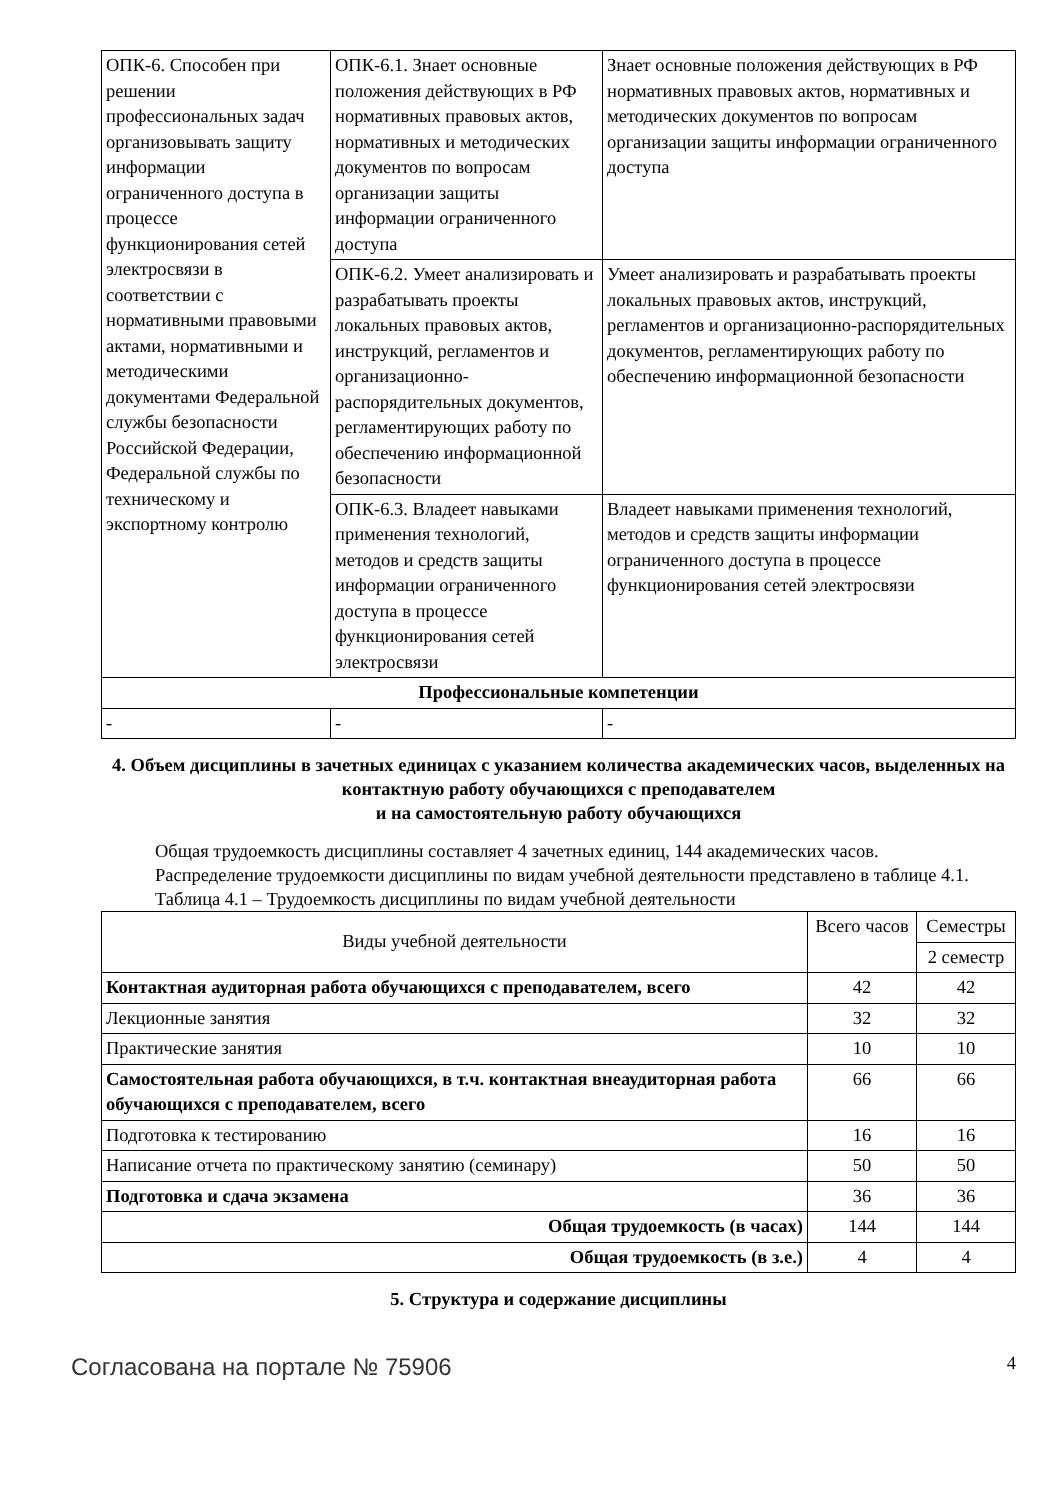| ОПК-6. Способен при решении профессиональных задач организовывать защиту информации ограниченного доступа в процессе функционирования сетей электросвязи в соответствии с нормативными правовыми актами, нормативными и методическими документами Федеральной службы безопасности Российской Федерации, Федеральной службы по техническому и экспортному контролю | ОПК-6.1. Знает основные положения действующих в РФ нормативных правовых актов, нормативных и методических документов по вопросам организации защиты информации ограниченного доступа | Знает основные положения действующих в РФ нормативных правовых актов, нормативных и методических документов по вопросам организации защиты информации ограниченного доступа |
| | ОПК-6.2. Умеет анализировать и разрабатывать проекты локальных правовых актов, инструкций, регламентов и организационно-распорядительных документов, регламентирующих работу по обеспечению информационной безопасности | Умеет анализировать и разрабатывать проекты локальных правовых актов, инструкций, регламентов и организационно-распорядительных документов, регламентирующих работу по обеспечению информационной безопасности |
| | ОПК-6.3. Владеет навыками применения технологий, методов и средств защиты информации ограниченного доступа в процессе функционирования сетей электросвязи | Владеет навыками применения технологий, методов и средств защиты информации ограниченного доступа в процессе функционирования сетей электросвязи |
| Профессиональные компетенции | | |
| - | - | - |
4. Объем дисциплины в зачетных единицах с указанием количества академических часов, выделенных на контактную работу обучающихся с преподавателем
и на самостоятельную работу обучающихся
Общая трудоемкость дисциплины составляет 4 зачетных единиц, 144 академических часов.
Распределение трудоемкости дисциплины по видам учебной деятельности представлено в таблице 4.1.
Таблица 4.1 – Трудоемкость дисциплины по видам учебной деятельности
| Виды учебной деятельности | Всего часов | Семестры |
| --- | --- | --- |
| | | 2 семестр |
| Контактная аудиторная работа обучающихся с преподавателем, всего | 42 | 42 |
| Лекционные занятия | 32 | 32 |
| Практические занятия | 10 | 10 |
| Самостоятельная работа обучающихся, в т.ч. контактная внеаудиторная работа обучающихся с преподавателем, всего | 66 | 66 |
| Подготовка к тестированию | 16 | 16 |
| Написание отчета по практическому занятию (семинару) | 50 | 50 |
| Подготовка и сдача экзамена | 36 | 36 |
| Общая трудоемкость (в часах) | 144 | 144 |
| Общая трудоемкость (в з.е.) | 4 | 4 |
5. Структура и содержание дисциплины
Согласована на портале № 75906 4